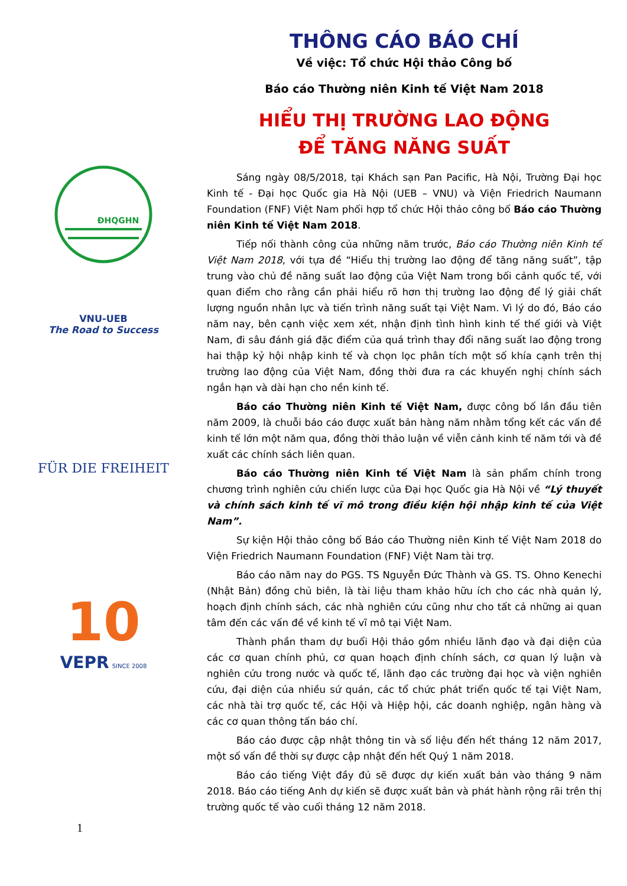ĐHQGHN
VNU-UEB
The Road to Success
FÜR DIE FREIHEIT
10
VEPR SINCE 2008
1
THÔNG CÁO BÁO CHÍ
Về việc: Tổ chức Hội thảo Công bố
Báo cáo Thường niên Kinh tế Việt Nam 2018
HIỂU THỊ TRƯỜNG LAO ĐỘNG
ĐỂ TĂNG NĂNG SUẤT
Sáng ngày 08/5/2018, tại Khách sạn Pan Pacific, Hà Nội, Trường Đại học Kinh tế - Đại học Quốc gia Hà Nội (UEB – VNU) và Viện Friedrich Naumann Foundation (FNF) Việt Nam phối hợp tổ chức Hội thảo công bố Báo cáo Thường niên Kinh tế Việt Nam 2018.
Tiếp nối thành công của những năm trước, Báo cáo Thường niên Kinh tế Việt Nam 2018, với tựa đề “Hiểu thị trường lao động để tăng năng suất”, tập trung vào chủ đề năng suất lao động của Việt Nam trong bối cảnh quốc tế, với quan điểm cho rằng cần phải hiểu rõ hơn thị trường lao động để lý giải chất lượng nguồn nhân lực và tiến trình năng suất tại Việt Nam. Vì lý do đó, Báo cáo năm nay, bên cạnh việc xem xét, nhận định tình hình kinh tế thế giới và Việt Nam, đi sâu đánh giá đặc điểm của quá trình thay đổi năng suất lao động trong hai thập kỷ hội nhập kinh tế và chọn lọc phân tích một số khía cạnh trên thị trường lao động của Việt Nam, đồng thời đưa ra các khuyến nghị chính sách ngắn hạn và dài hạn cho nền kinh tế.
Báo cáo Thường niên Kinh tế Việt Nam, được công bố lần đầu tiên năm 2009, là chuỗi báo cáo được xuất bản hàng năm nhằm tổng kết các vấn đề kinh tế lớn một năm qua, đồng thời thảo luận về viễn cảnh kinh tế năm tới và đề xuất các chính sách liên quan.
Báo cáo Thường niên Kinh tế Việt Nam là sản phẩm chính trong chương trình nghiên cứu chiến lược của Đại học Quốc gia Hà Nội về “Lý thuyết và chính sách kinh tế vĩ mô trong điều kiện hội nhập kinh tế của Việt Nam”.
Sự kiện Hội thảo công bố Báo cáo Thường niên Kinh tế Việt Nam 2018 do Viện Friedrich Naumann Foundation (FNF) Việt Nam tài trợ.
Báo cáo năm nay do PGS. TS Nguyễn Đức Thành và GS. TS. Ohno Kenechi (Nhật Bản) đồng chủ biên, là tài liệu tham khảo hữu ích cho các nhà quản lý, hoạch định chính sách, các nhà nghiên cứu cũng như cho tất cả những ai quan tâm đến các vấn đề về kinh tế vĩ mô tại Việt Nam.
Thành phần tham dự buổi Hội thảo gồm nhiều lãnh đạo và đại diện của các cơ quan chính phủ, cơ quan hoạch định chính sách, cơ quan lý luận và nghiên cứu trong nước và quốc tế, lãnh đạo các trường đại học và viện nghiên cứu, đại diện của nhiều sứ quán, các tổ chức phát triển quốc tế tại Việt Nam, các nhà tài trợ quốc tế, các Hội và Hiệp hội, các doanh nghiệp, ngân hàng và các cơ quan thông tấn báo chí.
Báo cáo được cập nhật thông tin và số liệu đến hết tháng 12 năm 2017, một số vấn đề thời sự được cập nhật đến hết Quý 1 năm 2018.
Báo cáo tiếng Việt đầy đủ sẽ được dự kiến xuất bản vào tháng 9 năm 2018. Báo cáo tiếng Anh dự kiến sẽ được xuất bản và phát hành rộng rãi trên thị trường quốc tế vào cuối tháng 12 năm 2018.